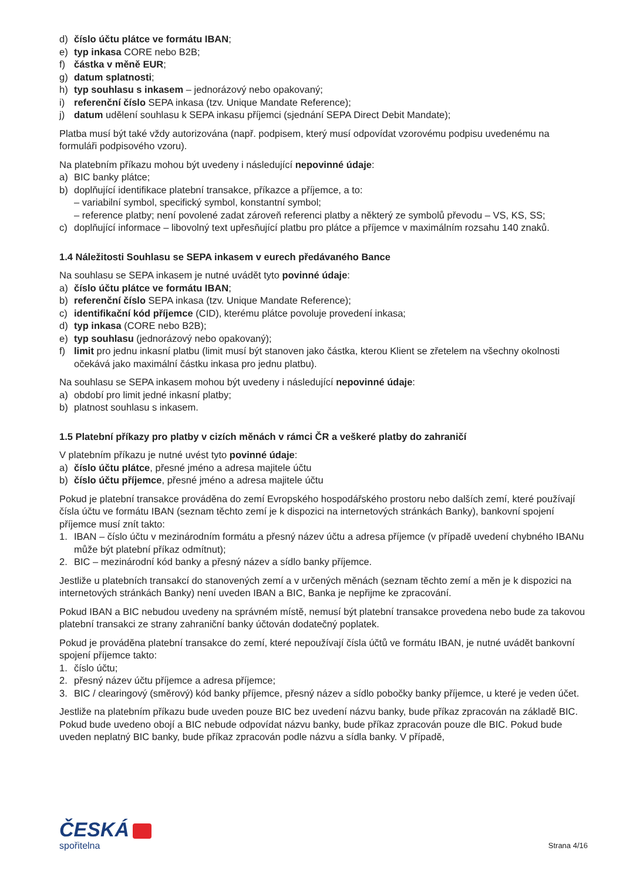d) číslo účtu plátce ve formátu IBAN;
e) typ inkasa CORE nebo B2B;
f) částka v měně EUR;
g) datum splatnosti;
h) typ souhlasu s inkasem – jednorázový nebo opakovaný;
i) referenční číslo SEPA inkasa (tzv. Unique Mandate Reference);
j) datum udělení souhlasu k SEPA inkasu příjemci (sjednání SEPA Direct Debit Mandate);
Platba musí být také vždy autorizována (např. podpisem, který musí odpovídat vzorovému podpisu uvedenému na formuláři podpisového vzoru).
Na platebním příkazu mohou být uvedeny i následující nepovinné údaje:
a) BIC banky plátce;
b) doplňující identifikace platební transakce, příkazce a příjemce, a to:
– variabilní symbol, specifický symbol, konstantní symbol;
– reference platby; není povolené zadat zároveň referenci platby a některý ze symbolů převodu – VS, KS, SS;
c) doplňující informace – libovolný text upřesňující platbu pro plátce a příjemce v maximálním rozsahu 140 znaků.
1.4 Náležitosti Souhlasu se SEPA inkasem v eurech předávaného Bance
Na souhlasu se SEPA inkasem je nutné uvádět tyto povinné údaje:
a) číslo účtu plátce ve formátu IBAN;
b) referenční číslo SEPA inkasa (tzv. Unique Mandate Reference);
c) identifikační kód příjemce (CID), kterému plátce povoluje provedení inkasa;
d) typ inkasa (CORE nebo B2B);
e) typ souhlasu (jednorázový nebo opakovaný);
f) limit pro jednu inkasní platbu (limit musí být stanoven jako částka, kterou Klient se zřetelem na všechny okolnosti očekává jako maximální částku inkasa pro jednu platbu).
Na souhlasu se SEPA inkasem mohou být uvedeny i následující nepovinné údaje:
a) období pro limit jedné inkasní platby;
b) platnost souhlasu s inkasem.
1.5 Platební příkazy pro platby v cizích měnách v rámci ČR a veškeré platby do zahraničí
V platebním příkazu je nutné uvést tyto povinné údaje:
a) číslo účtu plátce, přesné jméno a adresa majitele účtu
b) číslo účtu příjemce, přesné jméno a adresa majitele účtu
Pokud je platební transakce prováděna do zemí Evropského hospodářského prostoru nebo dalších zemí, které používají čísla účtu ve formátu IBAN (seznam těchto zemí je k dispozici na internetových stránkách Banky), bankovní spojení příjemce musí znít takto:
1. IBAN – číslo účtu v mezinárodním formátu a přesný název účtu a adresa příjemce (v případě uvedení chybného IBANu může být platební příkaz odmítnut);
2. BIC – mezinárodní kód banky a přesný název a sídlo banky příjemce.
Jestliže u platebních transakcí do stanovených zemí a v určených měnách (seznam těchto zemí a měn je k dispozici na internetových stránkách Banky) není uveden IBAN a BIC, Banka je nepřijme ke zpracování.
Pokud IBAN a BIC nebudou uvedeny na správném místě, nemusí být platební transakce provedena nebo bude za takovou platební transakci ze strany zahraniční banky účtován dodatečný poplatek.
Pokud je prováděna platební transakce do zemí, které nepoužívají čísla účtů ve formátu IBAN, je nutné uvádět bankovní spojení příjemce takto:
1. číslo účtu;
2. přesný název účtu příjemce a adresa příjemce;
3. BIC / clearingový (směrový) kód banky příjemce, přesný název a sídlo pobočky banky příjemce, u které je veden účet.
Jestliže na platebním příkazu bude uveden pouze BIC bez uvedení názvu banky, bude příkaz zpracován na základě BIC. Pokud bude uvedeno obojí a BIC nebude odpovídat názvu banky, bude příkaz zpracován pouze dle BIC. Pokud bude uveden neplatný BIC banky, bude příkaz zpracován podle názvu a sídla banky. V případě,
ČESKÁ
spořitelna
Strana 4/16